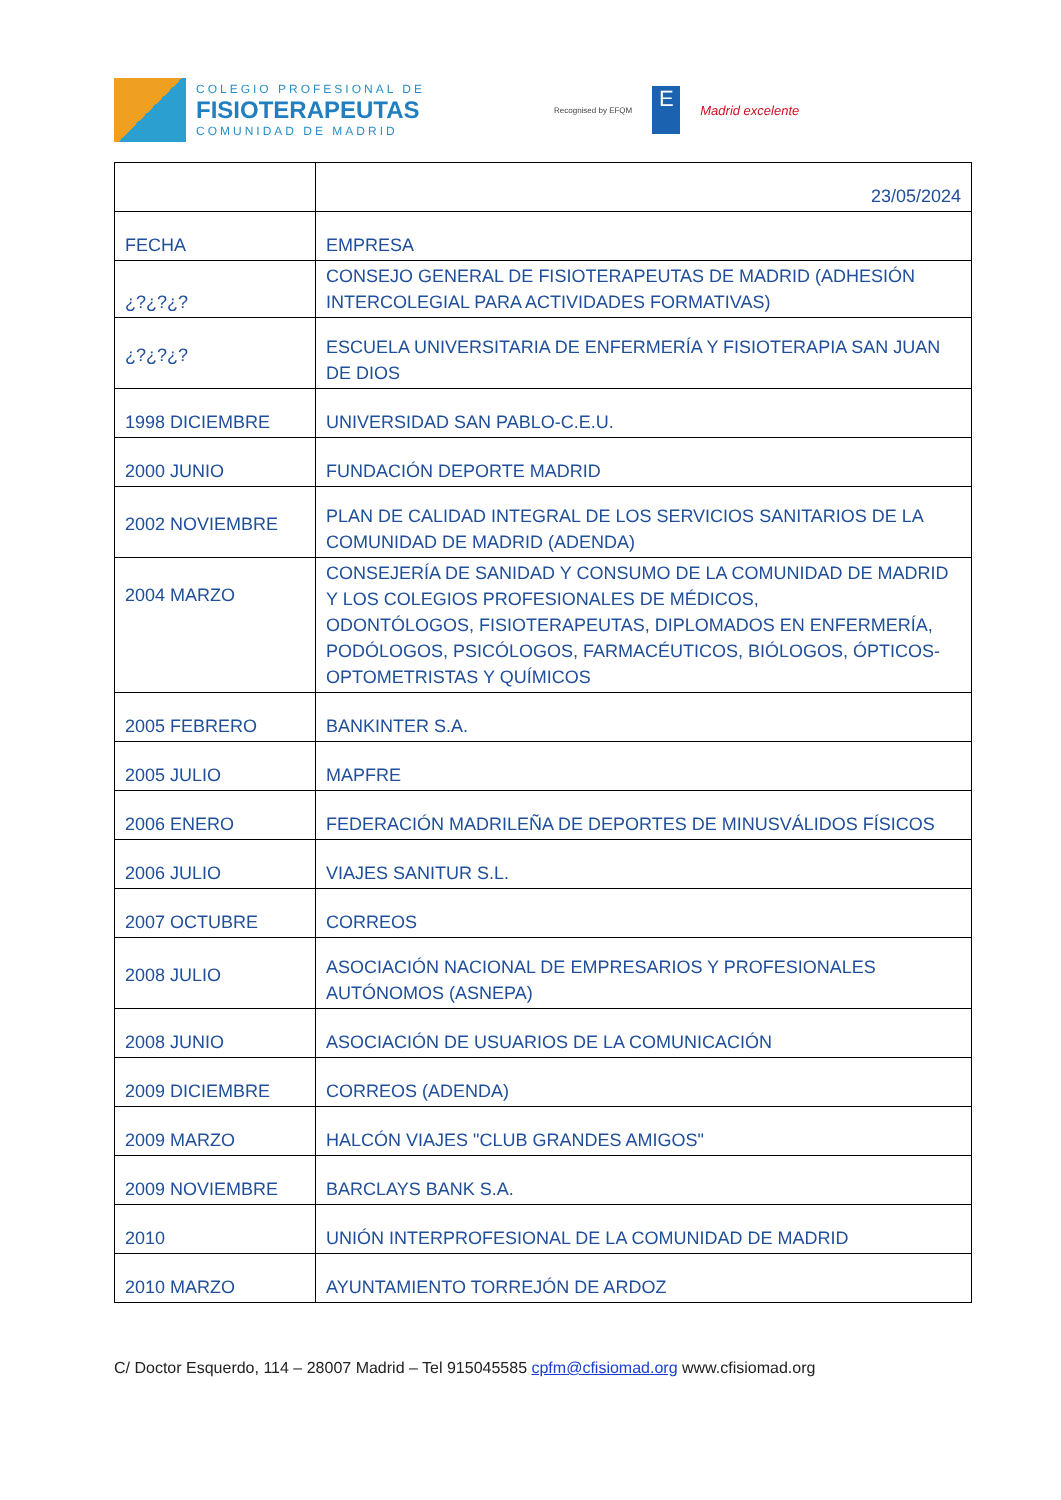COLEGIO PROFESIONAL DE
FISIOTERAPEUTAS
COMUNIDAD DE MADRID
Recognised by EFQM
E
Madrid excelente
| | 23/05/2024 |
| FECHA | EMPRESA |
| ¿?¿?¿? | CONSEJO GENERAL DE FISIOTERAPEUTAS DE MADRID (ADHESIÓN INTERCOLEGIAL PARA ACTIVIDADES FORMATIVAS) |
| ¿?¿?¿? | ESCUELA UNIVERSITARIA DE ENFERMERÍA Y FISIOTERAPIA SAN JUAN DE DIOS |
| 1998 DICIEMBRE | UNIVERSIDAD SAN PABLO-C.E.U. |
| 2000 JUNIO | FUNDACIÓN DEPORTE MADRID |
| 2002 NOVIEMBRE | PLAN DE CALIDAD INTEGRAL DE LOS SERVICIOS SANITARIOS DE LA COMUNIDAD DE MADRID (ADENDA) |
| 2004 MARZO | CONSEJERÍA DE SANIDAD Y CONSUMO DE LA COMUNIDAD DE MADRID Y LOS COLEGIOS PROFESIONALES DE MÉDICOS, ODONTÓLOGOS, FISIOTERAPEUTAS, DIPLOMADOS EN ENFERMERÍA, PODÓLOGOS, PSICÓLOGOS, FARMACÉUTICOS, BIÓLOGOS, ÓPTICOS-OPTOMETRISTAS Y QUÍMICOS |
| 2005 FEBRERO | BANKINTER S.A. |
| 2005 JULIO | MAPFRE |
| 2006 ENERO | FEDERACIÓN MADRILEÑA DE DEPORTES DE MINUSVÁLIDOS FÍSICOS |
| 2006 JULIO | VIAJES SANITUR S.L. |
| 2007 OCTUBRE | CORREOS |
| 2008 JULIO | ASOCIACIÓN NACIONAL DE EMPRESARIOS Y PROFESIONALES AUTÓNOMOS (ASNEPA) |
| 2008 JUNIO | ASOCIACIÓN DE USUARIOS DE LA COMUNICACIÓN |
| 2009 DICIEMBRE | CORREOS (ADENDA) |
| 2009 MARZO | HALCÓN VIAJES "CLUB GRANDES AMIGOS" |
| 2009 NOVIEMBRE | BARCLAYS BANK S.A. |
| 2010 | UNIÓN INTERPROFESIONAL DE LA COMUNIDAD DE MADRID |
| 2010 MARZO | AYUNTAMIENTO TORREJÓN DE ARDOZ |
C/ Doctor Esquerdo, 114 – 28007 Madrid – Tel 915045585 cpfm@cfisiomad.org www.cfisiomad.org